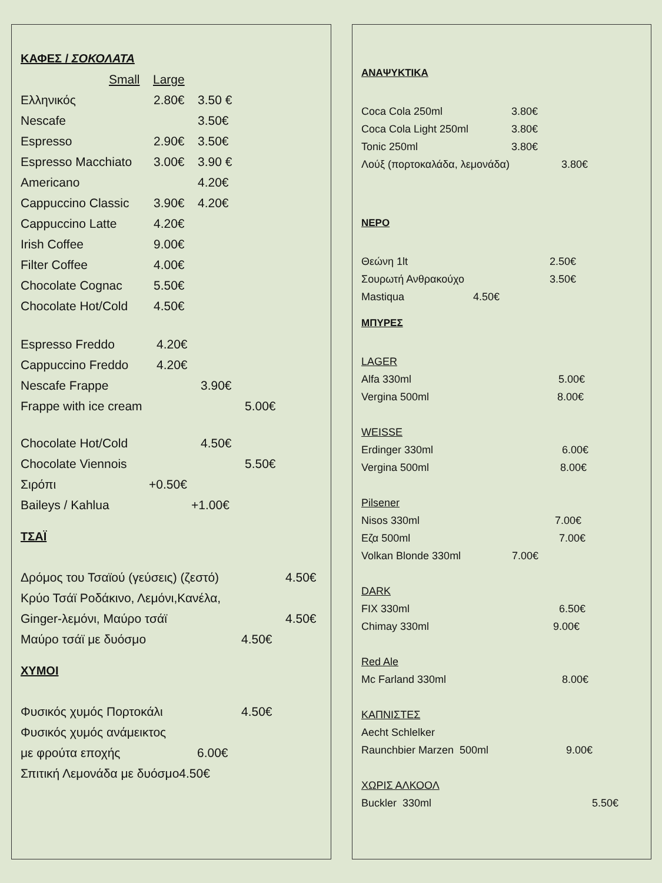ΚΑΦΕΣ / ΣΟΚΟΛΑΤΑ
Small Large
Ελληνικός 2.80€ 3.50 €
Nescafe 3.50€
Espresso 2.90€ 3.50€
Espresso Macchiato 3.00€ 3.90 €
Americano 4.20€
Cappuccino Classic 3.90€ 4.20€
Cappuccino Latte 4.20€
Irish Coffee 9.00€
Filter Coffee 4.00€
Chocolate Cognac 5.50€
Chocolate Hot/Cold 4.50€
Espresso Freddo 4.20€
Cappuccino Freddo 4.20€
Nescafe Frappe 3.90€
Frappe with ice cream 5.00€
Chocolate Hot/Cold 4.50€
Chocolate Viennois 5.50€
Σιρόπι +0.50€
Baileys / Kahlua +1.00€
ΤΣΑΪ
Δρόμος του Τσαϊού (γεύσεις) (ζεστό) 4.50€
Κρύο Τσάϊ Ροδάκινο, Λεμόνι,Κανέλα,
Ginger-λεμόνι, Μαύρο τσάϊ 4.50€
Μαύρο τσάϊ με δυόσμο 4.50€
ΧΥΜΟΙ
Φυσικός χυμός Πορτοκάλι 4.50€
Φυσικός χυμός ανάμεικτος
με φρούτα εποχής 6.00€
Σπιτική Λεμονάδα με δυόσμο 4.50€
ΑΝΑΨΥΚΤΙΚΑ
Coca Cola 250ml 3.80€
Coca Cola Light 250ml 3.80€
Tonic 250ml 3.80€
Λούξ (πορτοκαλάδα, λεμονάδα) 3.80€
ΝΕΡΟ
Θεώνη 1lt 2.50€
Σουρωτή Ανθρακούχο 3.50€
Mastiqua 4.50€
ΜΠΥΡΕΣ
LAGER
Alfa 330ml 5.00€
Vergina 500ml 8.00€
WEISSE
Erdinger 330ml 6.00€
Vergina 500ml 8.00€
Pilsener
Nisos 330ml 7.00€
Εζα 500ml 7.00€
Volkan Blonde 330ml 7.00€
DARK
FIX 330ml 6.50€
Chimay 330ml 9.00€
Red Ale
Mc Farland 330ml 8.00€
ΚΑΠΝΙΣΤΕΣ
Aecht Schlelker
Raunchbier Marzen 500ml 9.00€
ΧΩΡΙΣ ΑΛΚΟΟΛ
Buckler 330ml 5.50€